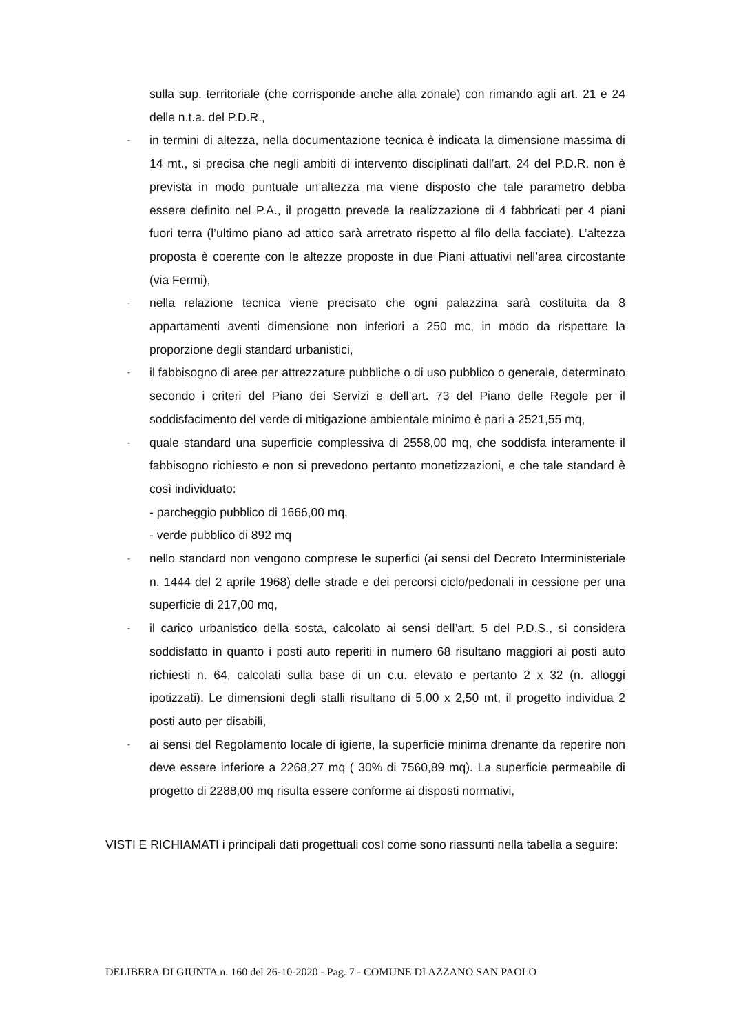sulla sup. territoriale (che corrisponde anche alla zonale) con rimando agli art. 21 e 24 delle n.t.a. del P.D.R.,
- in termini di altezza, nella documentazione tecnica è indicata la dimensione massima di 14 mt., si precisa che negli ambiti di intervento disciplinati dall’art. 24 del P.D.R. non è prevista in modo puntuale un’altezza ma viene disposto che tale parametro debba essere definito nel P.A., il progetto prevede la realizzazione di 4 fabbricati per 4 piani fuori terra (l’ultimo piano ad attico sarà arretrato rispetto al filo della facciate). L’altezza proposta è coerente con le altezze proposte in due Piani attuativi nell’area circostante (via Fermi),
- nella relazione tecnica viene precisato che ogni palazzina sarà costituita da 8 appartamenti aventi dimensione non inferiori a 250 mc, in modo da rispettare la proporzione degli standard urbanistici,
- il fabbisogno di aree per attrezzature pubbliche o di uso pubblico o generale, determinato secondo i criteri del Piano dei Servizi e dell’art. 73 del Piano delle Regole per il soddisfacimento del verde di mitigazione ambientale minimo è pari a 2521,55 mq,
- quale standard una superficie complessiva di 2558,00 mq, che soddisfa interamente il fabbisogno richiesto e non si prevedono pertanto monetizzazioni, e che tale standard è così individuato:
- parcheggio pubblico di 1666,00 mq,
- verde pubblico di 892 mq
- nello standard non vengono comprese le superfici (ai sensi del Decreto Interministeriale n. 1444 del 2 aprile 1968) delle strade e dei percorsi ciclo/pedonali in cessione per una superficie di 217,00 mq,
- il carico urbanistico della sosta, calcolato ai sensi dell’art. 5 del P.D.S., si considera soddisfatto in quanto i posti auto reperiti in numero 68 risultano maggiori ai posti auto richiesti n. 64, calcolati sulla base di un c.u. elevato e pertanto 2 x 32 (n. alloggi ipotizzati). Le dimensioni degli stalli risultano di 5,00 x 2,50 mt, il progetto individua 2 posti auto per disabili,
- ai sensi del Regolamento locale di igiene, la superficie minima drenante da reperire non deve essere inferiore a 2268,27 mq ( 30% di 7560,89 mq). La superficie permeabile di progetto di 2288,00 mq risulta essere conforme ai disposti normativi,
VISTI E RICHIAMATI i principali dati progettuali così come sono riassunti nella tabella a seguire:
DELIBERA DI GIUNTA n. 160 del 26-10-2020 - Pag. 7 - COMUNE DI AZZANO SAN PAOLO